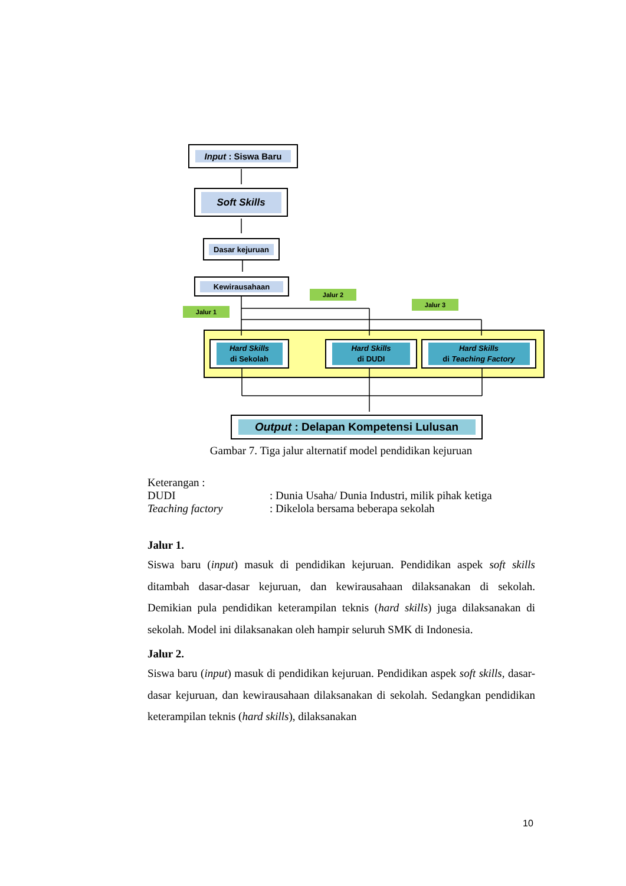Input : Siswa Baru
Soft Skills
Dasar kejuruan
Kewirausahaan
Jalur 1
Jalur 2
Jalur 3
Hard Skills
di Sekolah
Hard Skills
di DUDI
Hard Skills
di Teaching Factory
Output : Delapan Kompetensi Lulusan
Gambar 7. Tiga jalur alternatif model pendidikan kejuruan
Keterangan :
DUDI: Dunia Usaha/ Dunia Industri, milik pihak ketiga
Teaching factory: Dikelola bersama beberapa sekolah
Jalur 1.
Siswa baru (input) masuk di pendidikan kejuruan. Pendidikan aspek soft skills ditambah dasar-dasar kejuruan, dan kewirausahaan dilaksanakan di sekolah. Demikian pula pendidikan keterampilan teknis (hard skills) juga dilaksanakan di sekolah. Model ini dilaksanakan oleh hampir seluruh SMK di Indonesia.
Jalur 2.
Siswa baru (input) masuk di pendidikan kejuruan. Pendidikan aspek soft skills, dasar-dasar kejuruan, dan kewirausahaan dilaksanakan di sekolah. Sedangkan pendidikan keterampilan teknis (hard skills), dilaksanakan
10